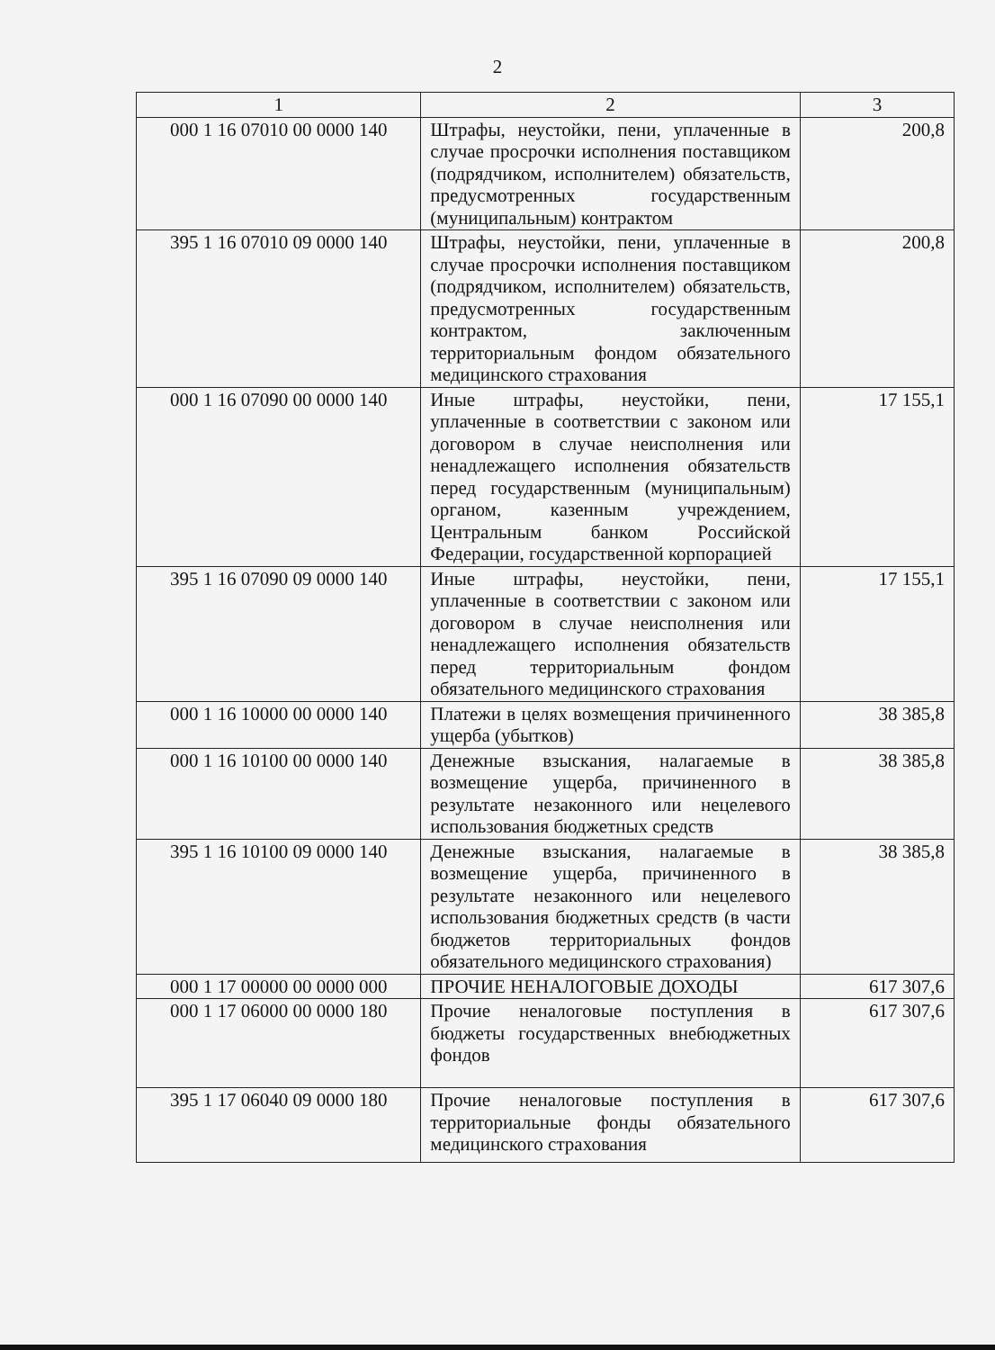2
| 1 | 2 | 3 |
| --- | --- | --- |
| 000 1 16 07010 00 0000 140 | Штрафы, неустойки, пени, уплаченные в случае просрочки исполнения поставщиком (подрядчиком, исполнителем) обязательств, предусмотренных государственным (муниципальным) контрактом | 200,8 |
| 395 1 16 07010 09 0000 140 | Штрафы, неустойки, пени, уплаченные в случае просрочки исполнения поставщиком (подрядчиком, исполнителем) обязательств, предусмотренных государственным контрактом, заключенным территориальным фондом обязательного медицинского страхования | 200,8 |
| 000 1 16 07090 00 0000 140 | Иные штрафы, неустойки, пени, уплаченные в соответствии с законом или договором в случае неисполнения или ненадлежащего исполнения обязательств перед государственным (муниципальным) органом, казенным учреждением, Центральным банком Российской Федерации, государственной корпорацией | 17 155,1 |
| 395 1 16 07090 09 0000 140 | Иные штрафы, неустойки, пени, уплаченные в соответствии с законом или договором в случае неисполнения или ненадлежащего исполнения обязательств перед территориальным фондом обязательного медицинского страхования | 17 155,1 |
| 000 1 16 10000 00 0000 140 | Платежи в целях возмещения причиненного ущерба (убытков) | 38 385,8 |
| 000 1 16 10100 00 0000 140 | Денежные взыскания, налагаемые в возмещение ущерба, причиненного в результате незаконного или нецелевого использования бюджетных средств | 38 385,8 |
| 395 1 16 10100 09 0000 140 | Денежные взыскания, налагаемые в возмещение ущерба, причиненного в результате незаконного или нецелевого использования бюджетных средств (в части бюджетов территориальных фондов обязательного медицинского страхования) | 38 385,8 |
| 000 1 17 00000 00 0000 000 | ПРОЧИЕ НЕНАЛОГОВЫЕ ДОХОДЫ | 617 307,6 |
| 000 1 17 06000 00 0000 180 | Прочие неналоговые поступления в бюджеты государственных внебюджетных фондов | 617 307,6 |
| 395 1 17 06040 09 0000 180 | Прочие неналоговые поступления в территориальные фонды обязательного медицинского страхования | 617 307,6 |